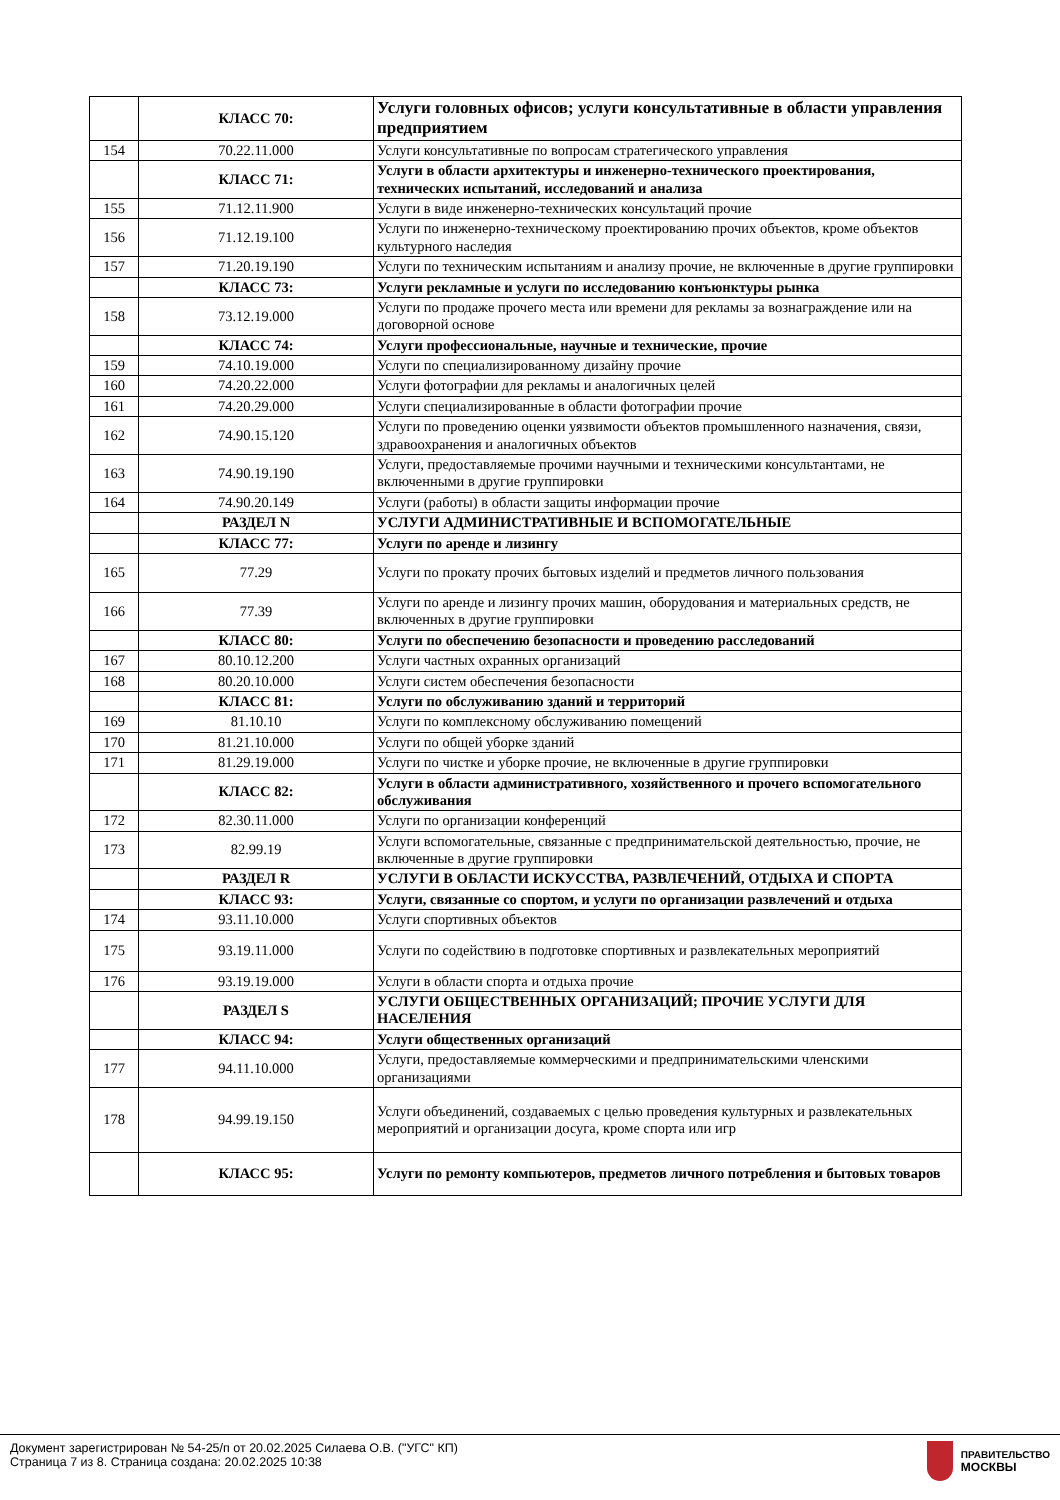| | КЛАСС 70: | Услуги головных офисов; услуги консультативные в области управления предприятием |
| 154 | 70.22.11.000 | Услуги консультативные по вопросам стратегического управления |
| | КЛАСС 71: | Услуги в области архитектуры и инженерно-технического проектирования, технических испытаний, исследований и анализа |
| 155 | 71.12.11.900 | Услуги в виде инженерно-технических консультаций прочие |
| 156 | 71.12.19.100 | Услуги по инженерно-техническому проектированию прочих объектов, кроме объектов культурного наследия |
| 157 | 71.20.19.190 | Услуги по техническим испытаниям и анализу прочие, не включенные в другие группировки |
| | КЛАСС 73: | Услуги рекламные и услуги по исследованию конъюнктуры рынка |
| 158 | 73.12.19.000 | Услуги по продаже прочего места или времени для рекламы за вознаграждение или на договорной основе |
| | КЛАСС 74: | Услуги профессиональные, научные и технические, прочие |
| 159 | 74.10.19.000 | Услуги по специализированному дизайну прочие |
| 160 | 74.20.22.000 | Услуги фотографии для рекламы и аналогичных целей |
| 161 | 74.20.29.000 | Услуги специализированные в области фотографии прочие |
| 162 | 74.90.15.120 | Услуги по проведению оценки уязвимости объектов промышленного назначения, связи, здравоохранения и аналогичных объектов |
| 163 | 74.90.19.190 | Услуги, предоставляемые прочими научными и техническими консультантами, не включенными в другие группировки |
| 164 | 74.90.20.149 | Услуги (работы) в области защиты информации прочие |
| | РАЗДЕЛ N | УСЛУГИ АДМИНИСТРАТИВНЫЕ И ВСПОМОГАТЕЛЬНЫЕ |
| | КЛАСС 77: | Услуги по аренде и лизингу |
| 165 | 77.29 | Услуги по прокату прочих бытовых изделий и предметов личного пользования |
| 166 | 77.39 | Услуги по аренде и лизингу прочих машин, оборудования и материальных средств, не включенных в другие группировки |
| | КЛАСС 80: | Услуги по обеспечению безопасности и проведению расследований |
| 167 | 80.10.12.200 | Услуги частных охранных организаций |
| 168 | 80.20.10.000 | Услуги систем обеспечения безопасности |
| | КЛАСС 81: | Услуги по обслуживанию зданий и территорий |
| 169 | 81.10.10 | Услуги по комплексному обслуживанию помещений |
| 170 | 81.21.10.000 | Услуги по общей уборке зданий |
| 171 | 81.29.19.000 | Услуги по чистке и уборке прочие, не включенные в другие группировки |
| | КЛАСС 82: | Услуги в области административного, хозяйственного и прочего вспомогательного обслуживания |
| 172 | 82.30.11.000 | Услуги по организации конференций |
| 173 | 82.99.19 | Услуги вспомогательные, связанные с предпринимательской деятельностью, прочие, не включенные в другие группировки |
| | РАЗДЕЛ R | УСЛУГИ В ОБЛАСТИ ИСКУССТВА, РАЗВЛЕЧЕНИЙ, ОТДЫХА И СПОРТА |
| | КЛАСС 93: | Услуги, связанные со спортом, и услуги по организации развлечений и отдыха |
| 174 | 93.11.10.000 | Услуги спортивных объектов |
| 175 | 93.19.11.000 | Услуги по содействию в подготовке спортивных и развлекательных мероприятий |
| 176 | 93.19.19.000 | Услуги в области спорта и отдыха прочие |
| | РАЗДЕЛ S | УСЛУГИ ОБЩЕСТВЕННЫХ ОРГАНИЗАЦИЙ; ПРОЧИЕ УСЛУГИ ДЛЯ НАСЕЛЕНИЯ |
| | КЛАСС 94: | Услуги общественных организаций |
| 177 | 94.11.10.000 | Услуги, предоставляемые коммерческими и предпринимательскими членскими организациями |
| 178 | 94.99.19.150 | Услуги объединений, создаваемых с целью проведения культурных и развлекательных мероприятий и организации досуга, кроме спорта или игр |
| | КЛАСС 95: | Услуги по ремонту компьютеров, предметов личного потребления и бытовых товаров |
Документ зарегистрирован № 54-25/п от 20.02.2025 Силаева О.В. ("УГС" КП)
Страница 7 из 8. Страница создана: 20.02.2025 10:38
ПРАВИТЕЛЬСТВО
МОСКВЫ